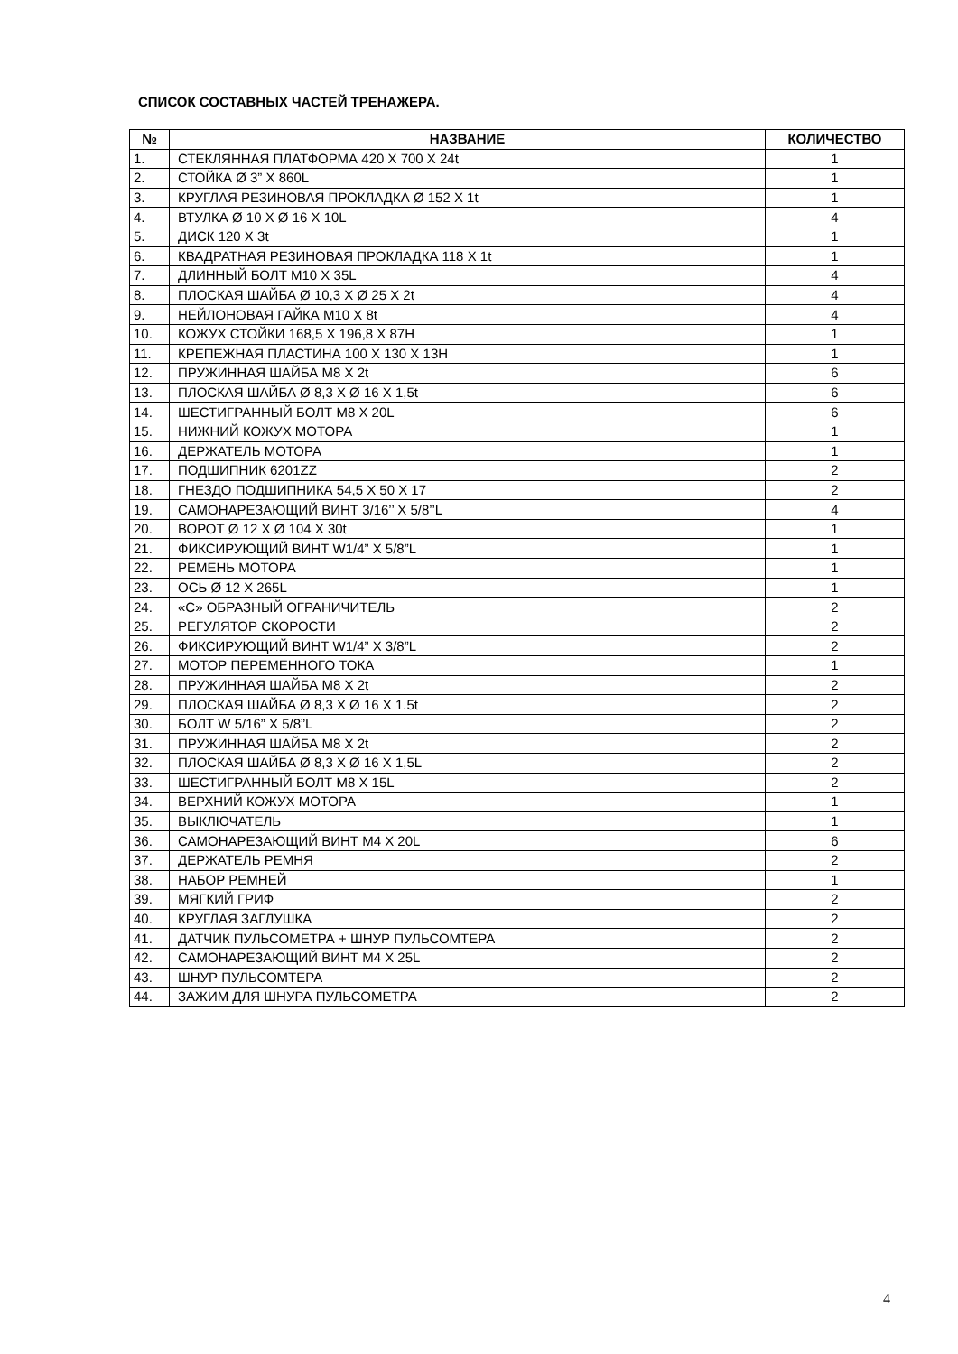СПИСОК СОСТАВНЫХ ЧАСТЕЙ ТРЕНАЖЕРА.
| № | НАЗВАНИЕ | КОЛИЧЕСТВО |
| --- | --- | --- |
| 1. | СТЕКЛЯННАЯ ПЛАТФОРМА 420 X 700 X 24t | 1 |
| 2. | СТОЙКА Ø 3” X 860L | 1 |
| 3. | КРУГЛАЯ РЕЗИНОВАЯ ПРОКЛАДКА Ø 152 X 1t | 1 |
| 4. | ВТУЛКА Ø 10 X Ø 16 X 10L | 4 |
| 5. | ДИСК 120 X 3t | 1 |
| 6. | КВАДРАТНАЯ РЕЗИНОВАЯ ПРОКЛАДКА 118 X 1t | 1 |
| 7. | ДЛИННЫЙ БОЛТ M10 X 35L | 4 |
| 8. | ПЛОСКАЯ ШАЙБА Ø 10,3 X Ø 25 X 2t | 4 |
| 9. | НЕЙЛОНОВАЯ ГАЙКА M10 X 8t | 4 |
| 10. | КОЖУХ СТОЙКИ 168,5 X 196,8 X 87H | 1 |
| 11. | КРЕПЕЖНАЯ ПЛАСТИНА 100 X 130 X 13H | 1 |
| 12. | ПРУЖИННАЯ ШАЙБА M8 X 2t | 6 |
| 13. | ПЛОСКАЯ ШАЙБА Ø 8,3 X Ø 16 X 1,5t | 6 |
| 14. | ШЕСТИГРАННЫЙ БОЛТ M8 X 20L | 6 |
| 15. | НИЖНИЙ КОЖУХ МОТОРА | 1 |
| 16. | ДЕРЖАТЕЛЬ МОТОРА | 1 |
| 17. | ПОДШИПНИК 6201ZZ | 2 |
| 18. | ГНЕЗДО ПОДШИПНИКА 54,5 X 50 X 17 | 2 |
| 19. | САМОНАРЕЗАЮЩИЙ ВИНТ 3/16’’ X 5/8’’L | 4 |
| 20. | ВОРОТ Ø 12 X Ø 104 X 30t | 1 |
| 21. | ФИКСИРУЮЩИЙ ВИНТ W1/4” X 5/8”L | 1 |
| 22. | РЕМЕНЬ МОТОРА | 1 |
| 23. | ОСЬ Ø 12 X 265L | 1 |
| 24. | «C» ОБРАЗНЫЙ ОГРАНИЧИТЕЛЬ | 2 |
| 25. | РЕГУЛЯТОР СКОРОСТИ | 2 |
| 26. | ФИКСИРУЮЩИЙ ВИНТ W1/4” X 3/8”L | 2 |
| 27. | МОТОР ПЕРЕМЕННОГО ТОКА | 1 |
| 28. | ПРУЖИННАЯ ШАЙБА M8 X 2t | 2 |
| 29. | ПЛОСКАЯ ШАЙБА Ø 8,3 X Ø 16 X 1.5t | 2 |
| 30. | БОЛТ W 5/16” X 5/8”L | 2 |
| 31. | ПРУЖИННАЯ ШАЙБА M8 X 2t | 2 |
| 32. | ПЛОСКАЯ ШАЙБА Ø 8,3 X Ø 16 X 1,5L | 2 |
| 33. | ШЕСТИГРАННЫЙ БОЛТ M8 X 15L | 2 |
| 34. | ВЕРХНИЙ КОЖУХ МОТОРА | 1 |
| 35. | ВЫКЛЮЧАТЕЛЬ | 1 |
| 36. | САМОНАРЕЗАЮЩИЙ ВИНТ M4 X 20L | 6 |
| 37. | ДЕРЖАТЕЛЬ РЕМНЯ | 2 |
| 38. | НАБОР РЕМНЕЙ | 1 |
| 39. | МЯГКИЙ ГРИФ | 2 |
| 40. | КРУГЛАЯ ЗАГЛУШКА | 2 |
| 41. | ДАТЧИК ПУЛЬСОМЕТРА + ШНУР ПУЛЬСОМТЕРА | 2 |
| 42. | САМОНАРЕЗАЮЩИЙ ВИНТ M4 X 25L | 2 |
| 43. | ШНУР ПУЛЬСОМТЕРА | 2 |
| 44. | ЗАЖИМ ДЛЯ ШНУРА ПУЛЬСОМЕТРА | 2 |
4